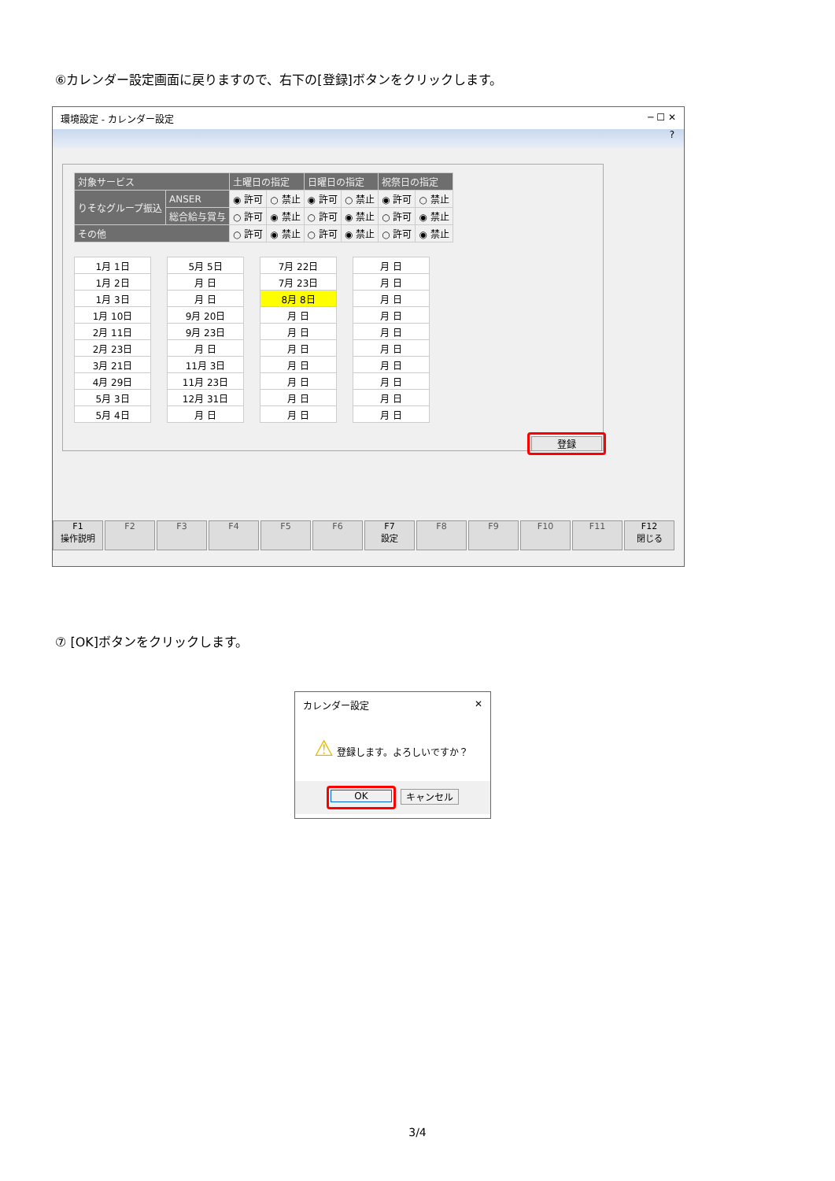⑥カレンダー設定画面に戻りますので、右下の[登録]ボタンをクリックします。
環境設定 - カレンダー設定 ─ ☐ ✕
?
| 対象サービス | | 土曜日の指定 | | 日曜日の指定 | | 祝祭日の指定 | |
| --- | --- | --- | --- | --- | --- | --- | --- |
| りそなグループ振込 | ANSER | ◉ 許可 | ○ 禁止 | ◉ 許可 | ○ 禁止 | ◉ 許可 | ○ 禁止 |
| | 総合給与賞与 | ○ 許可 | ◉ 禁止 | ○ 許可 | ◉ 禁止 | ○ 許可 | ◉ 禁止 |
| その他 | | ○ 許可 | ◉ 禁止 | ○ 許可 | ◉ 禁止 | ○ 許可 | ◉ 禁止 |
| 1月 1日 |
| 1月 2日 |
| 1月 3日 |
| 1月 10日 |
| 2月 11日 |
| 2月 23日 |
| 3月 21日 |
| 4月 29日 |
| 5月 3日 |
| 5月 4日 |
| 5月 5日 |
| 月 日 |
| 月 日 |
| 9月 20日 |
| 9月 23日 |
| 月 日 |
| 11月 3日 |
| 11月 23日 |
| 12月 31日 |
| 月 日 |
| 7月 22日 |
| 7月 23日 |
| 8月 8日 |
| 月 日 |
| 月 日 |
| 月 日 |
| 月 日 |
| 月 日 |
| 月 日 |
| 月 日 |
| 月 日 |
| 月 日 |
| 月 日 |
| 月 日 |
| 月 日 |
| 月 日 |
| 月 日 |
| 月 日 |
| 月 日 |
| 月 日 |
登録
F1
操作説明
F2 F3 F4 F5 F6 F7
設定
F8 F9 F10 F11 F12
閉じる
⑦ [OK]ボタンをクリックします。
カレンダー設定 ✕
⚠ 登録します。よろしいですか？
OK
キャンセル
3/4